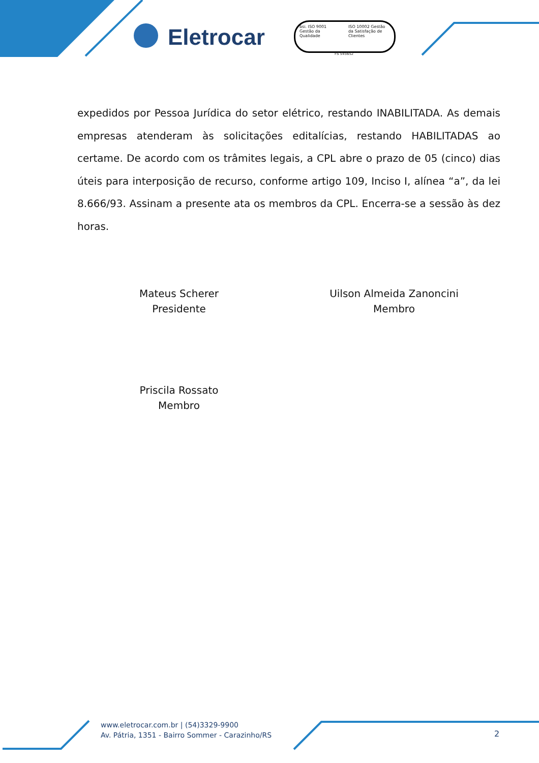Eletrocar
bsi. ISO 9001 Gestão da Qualidade
ISO 10002 Gestão da Satisfação de Clientes
FS 545652
expedidos por Pessoa Jurídica do setor elétrico, restando INABILITADA. As demais empresas atenderam às solicitações editalícias, restando HABILITADAS ao certame. De acordo com os trâmites legais, a CPL abre o prazo de 05 (cinco) dias úteis para interposição de recurso, conforme artigo 109, Inciso I, alínea “a”, da lei 8.666/93. Assinam a presente ata os membros da CPL. Encerra-se a sessão às dez horas.
Mateus Scherer
Presidente
Uilson Almeida Zanoncini
Membro
Priscila Rossato
Membro
www.eletrocar.com.br | (54)3329-9900
Av. Pátria, 1351 - Bairro Sommer - Carazinho/RS
2